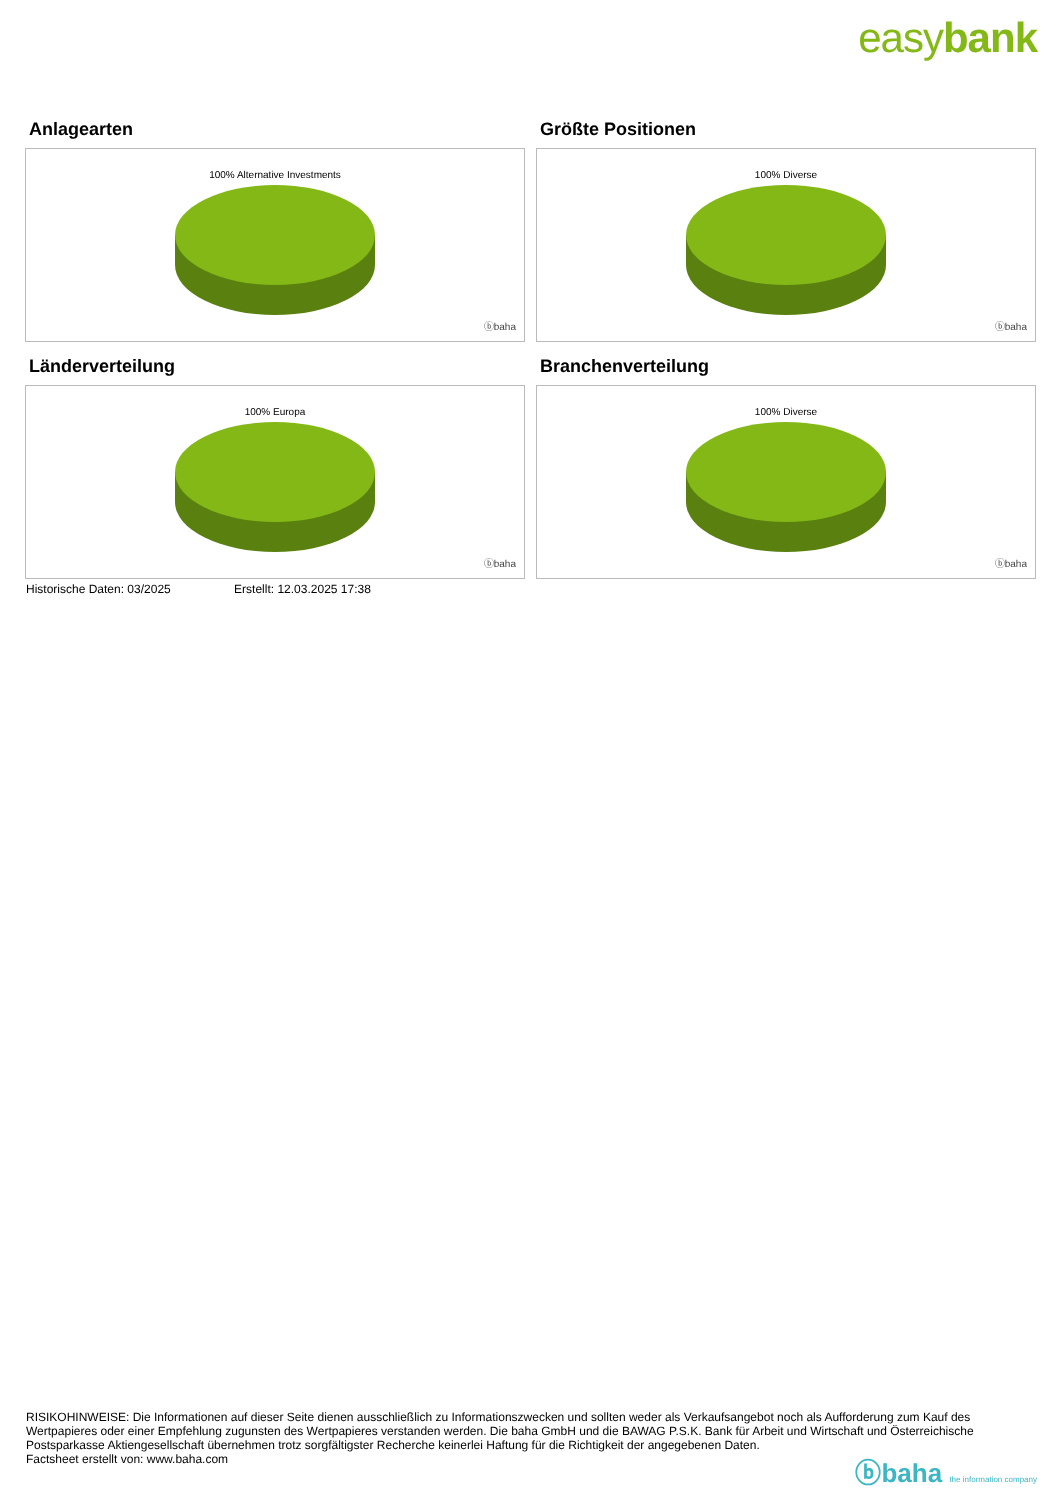easybank
Anlagearten
100% Alternative Investments
ⓑbaha
Größte Positionen
100% Diverse
ⓑbaha
Länderverteilung
100% Europa
ⓑbaha
Branchenverteilung
100% Diverse
ⓑbaha
Historische Daten: 03/2025 Erstellt: 12.03.2025 17:38
RISIKOHINWEISE: Die Informationen auf dieser Seite dienen ausschließlich zu Informationszwecken und sollten weder als Verkaufsangebot noch als Aufforderung zum Kauf des Wertpapieres oder einer Empfehlung zugunsten des Wertpapieres verstanden werden. Die baha GmbH und die BAWAG P.S.K. Bank für Arbeit und Wirtschaft und Österreichische Postsparkasse Aktiengesellschaft übernehmen trotz sorgfältigster Recherche keinerlei Haftung für die Richtigkeit der angegebenen Daten.
Factsheet erstellt von: www.baha.com
ⓑbaha the information company